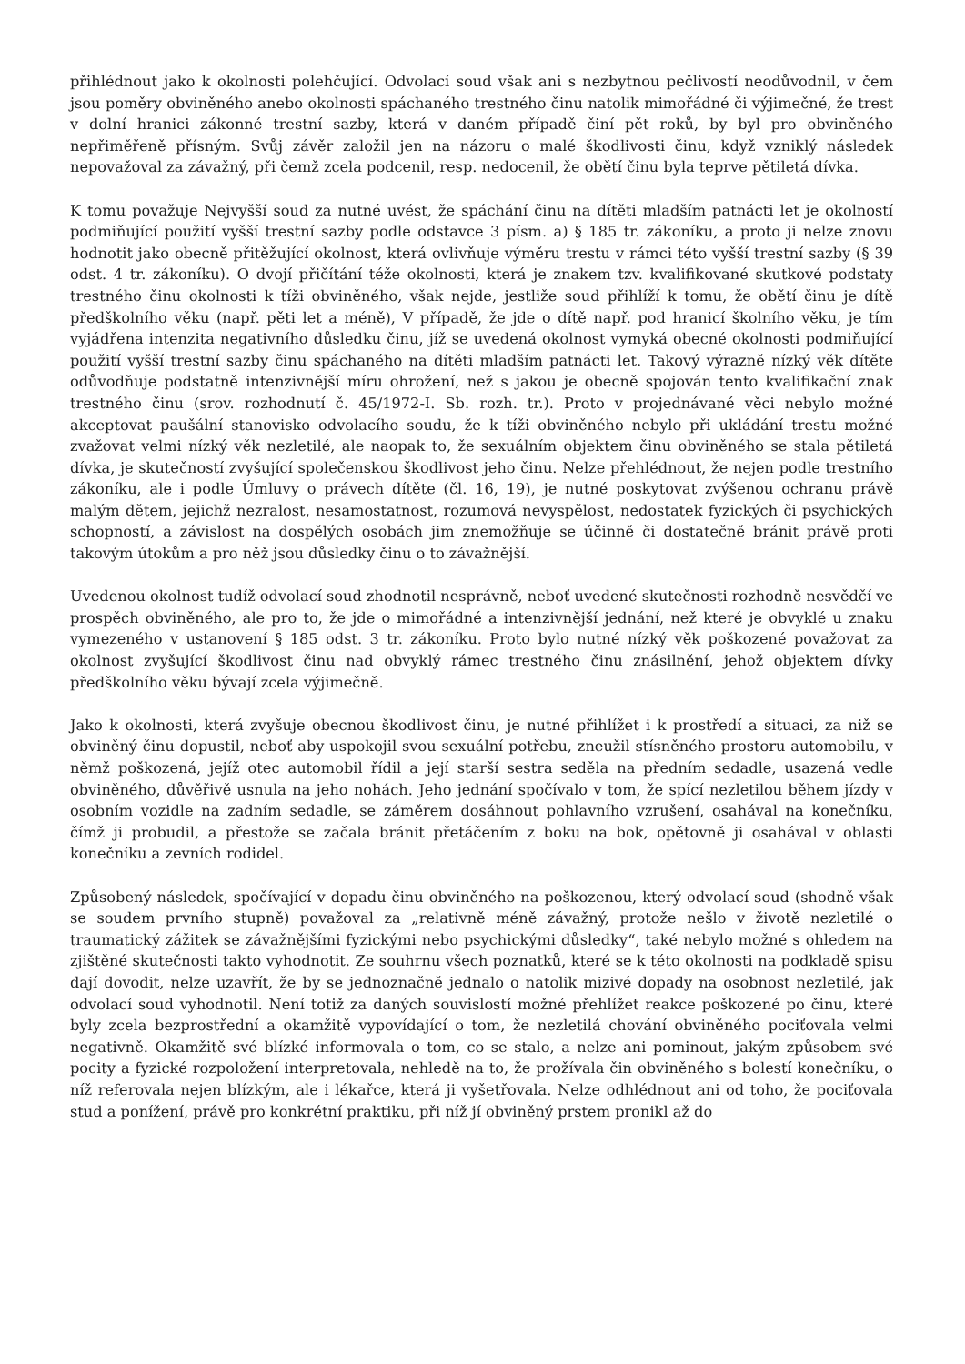přihlédnout jako k okolnosti polehčující. Odvolací soud však ani s nezbytnou pečlivostí neodůvodnil, v čem jsou poměry obviněného anebo okolnosti spáchaného trestného činu natolik mimořádné či výjimečné, že trest v dolní hranici zákonné trestní sazby, která v daném případě činí pět roků, by byl pro obviněného nepřiměřeně přísným. Svůj závěr založil jen na názoru o malé škodlivosti činu, když vzniklý následek nepovažoval za závažný, při čemž zcela podcenil, resp. nedocenil, že obětí činu byla teprve pětiletá dívka.
K tomu považuje Nejvyšší soud za nutné uvést, že spáchání činu na dítěti mladším patnácti let je okolností podmiňující použití vyšší trestní sazby podle odstavce 3 písm. a) § 185 tr. zákoníku, a proto ji nelze znovu hodnotit jako obecně přitěžující okolnost, která ovlivňuje výměru trestu v rámci této vyšší trestní sazby (§ 39 odst. 4 tr. zákoníku). O dvojí přičítání téže okolnosti, která je znakem tzv. kvalifikované skutkové podstaty trestného činu okolnosti k tíži obviněného, však nejde, jestliže soud přihlíží k tomu, že obětí činu je dítě předškolního věku (např. pěti let a méně), V případě, že jde o dítě např. pod hranicí školního věku, je tím vyjádřena intenzita negativního důsledku činu, jíž se uvedená okolnost vymyká obecné okolnosti podmiňující použití vyšší trestní sazby činu spáchaného na dítěti mladším patnácti let. Takový výrazně nízký věk dítěte odůvodňuje podstatně intenzivnější míru ohrožení, než s jakou je obecně spojován tento kvalifikační znak trestného činu (srov. rozhodnutí č. 45/1972-I. Sb. rozh. tr.). Proto v projednávané věci nebylo možné akceptovat paušální stanovisko odvolacího soudu, že k tíži obviněného nebylo při ukládání trestu možné zvažovat velmi nízký věk nezletilé, ale naopak to, že sexuálním objektem činu obviněného se stala pětiletá dívka, je skutečností zvyšující společenskou škodlivost jeho činu. Nelze přehlédnout, že nejen podle trestního zákoníku, ale i podle Úmluvy o právech dítěte (čl. 16, 19), je nutné poskytovat zvýšenou ochranu právě malým dětem, jejichž nezralost, nesamostatnost, rozumová nevyspělost, nedostatek fyzických či psychických schopností, a závislost na dospělých osobách jim znemožňuje se účinně či dostatečně bránit právě proti takovým útokům a pro něž jsou důsledky činu o to závažnější.
Uvedenou okolnost tudíž odvolací soud zhodnotil nesprávně, neboť uvedené skutečnosti rozhodně nesvědčí ve prospěch obviněného, ale pro to, že jde o mimořádné a intenzivnější jednání, než které je obvyklé u znaku vymezeného v ustanovení § 185 odst. 3 tr. zákoníku. Proto bylo nutné nízký věk poškozené považovat za okolnost zvyšující škodlivost činu nad obvyklý rámec trestného činu znásilnění, jehož objektem dívky předškolního věku bývají zcela výjimečně.
Jako k okolnosti, která zvyšuje obecnou škodlivost činu, je nutné přihlížet i k prostředí a situaci, za niž se obviněný činu dopustil, neboť aby uspokojil svou sexuální potřebu, zneužil stísněného prostoru automobilu, v němž poškozená, jejíž otec automobil řídil a její starší sestra seděla na předním sedadle, usazená vedle obviněného, důvěřivě usnula na jeho nohách. Jeho jednání spočívalo v tom, že spící nezletilou během jízdy v osobním vozidle na zadním sedadle, se záměrem dosáhnout pohlavního vzrušení, osahával na konečníku, čímž ji probudil, a přestože se začala bránit přetáčením z boku na bok, opětovně ji osahával v oblasti konečníku a zevních rodidel.
Způsobený následek, spočívající v dopadu činu obviněného na poškozenou, který odvolací soud (shodně však se soudem prvního stupně) považoval za „relativně méně závažný, protože nešlo v životě nezletilé o traumatický zážitek se závažnějšími fyzickými nebo psychickými důsledky“, také nebylo možné s ohledem na zjištěné skutečnosti takto vyhodnotit. Ze souhrnu všech poznatků, které se k této okolnosti na podkladě spisu dají dovodit, nelze uzavřít, že by se jednoznačně jednalo o natolik mizivé dopady na osobnost nezletilé, jak odvolací soud vyhodnotil. Není totiž za daných souvislostí možné přehlížet reakce poškozené po činu, které byly zcela bezprostřední a okamžitě vypovídající o tom, že nezletilá chování obviněného pociťovala velmi negativně. Okamžitě své blízké informovala o tom, co se stalo, a nelze ani pominout, jakým způsobem své pocity a fyzické rozpoložení interpretovala, nehledě na to, že prožívala čin obviněného s bolestí konečníku, o níž referovala nejen blízkým, ale i lékařce, která ji vyšetřovala. Nelze odhlédnout ani od toho, že pociťovala stud a ponížení, právě pro konkrétní praktiku, při níž jí obviněný prstem pronikl až do